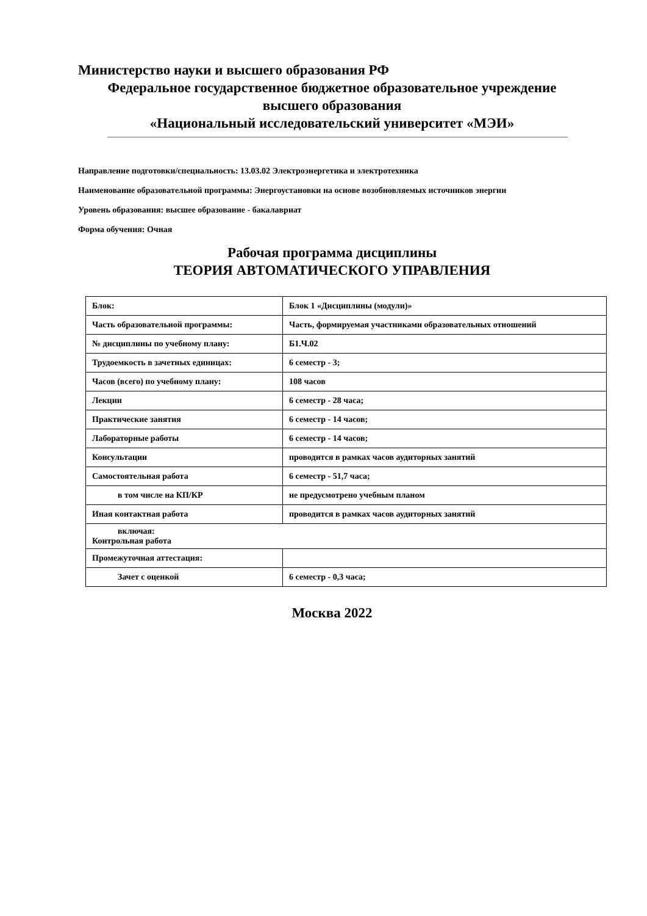Министерство науки и высшего образования РФ
Федеральное государственное бюджетное образовательное учреждение
высшего образования
«Национальный исследовательский университет «МЭИ»
Направление подготовки/специальность: 13.03.02 Электроэнергетика и электротехника
Наименование образовательной программы: Энергоустановки на основе возобновляемых источников энергии
Уровень образования: высшее образование - бакалавриат
Форма обучения: Очная
Рабочая программа дисциплины
ТЕОРИЯ АВТОМАТИЧЕСКОГО УПРАВЛЕНИЯ
| Блок: | Блок 1 «Дисциплины (модули)» |
| Часть образовательной программы: | Часть, формируемая участниками образовательных отношений |
| № дисциплины по учебному плану: | Б1.Ч.02 |
| Трудоемкость в зачетных единицах: | 6 семестр - 3; |
| Часов (всего) по учебному плану: | 108 часов |
| Лекции | 6 семестр - 28 часа; |
| Практические занятия | 6 семестр - 14 часов; |
| Лабораторные работы | 6 семестр - 14 часов; |
| Консультации | проводится в рамках часов аудиторных занятий |
| Самостоятельная работа | 6 семестр - 51,7 часа; |
| в том числе на КП/КР | не предусмотрено учебным планом |
| Иная контактная работа | проводится в рамках часов аудиторных занятий |
| включая: Контрольная работа | |
| Промежуточная аттестация: | |
| Зачет с оценкой | 6 семестр - 0,3 часа; |
Москва 2022